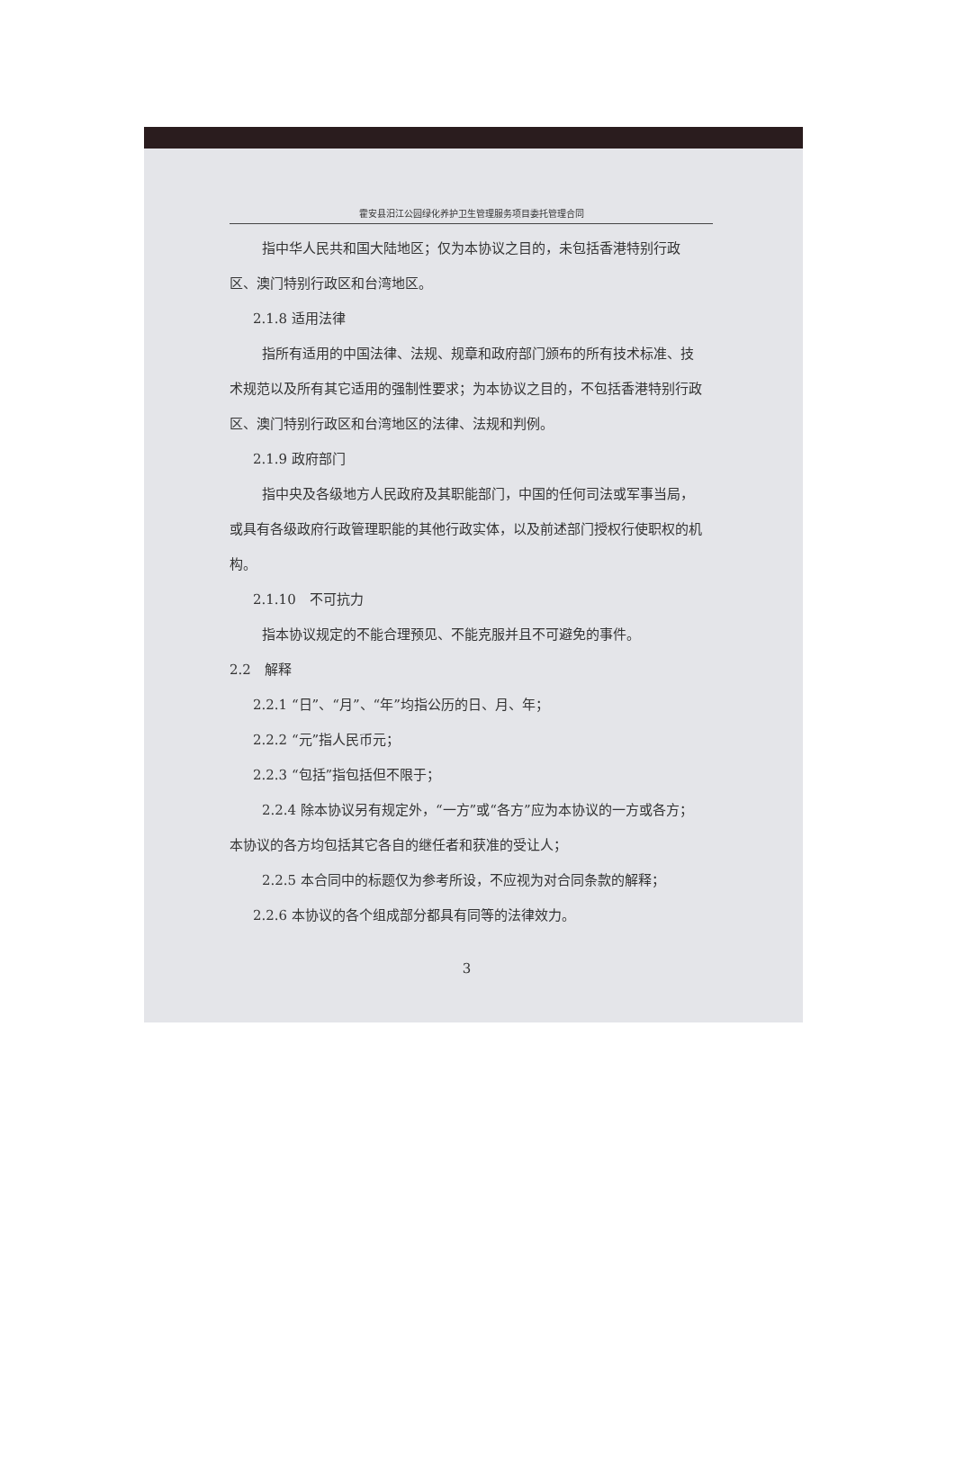霍安县汨江公园绿化养护卫生管理服务项目委托管理合同
指中华人民共和国大陆地区；仅为本协议之目的，未包括香港特别行政区、澳门特别行政区和台湾地区。
2.1.8 适用法律
指所有适用的中国法律、法规、规章和政府部门颁布的所有技术标准、技术规范以及所有其它适用的强制性要求；为本协议之目的，不包括香港特别行政区、澳门特别行政区和台湾地区的法律、法规和判例。
2.1.9 政府部门
指中央及各级地方人民政府及其职能部门，中国的任何司法或军事当局，或具有各级政府行政管理职能的其他行政实体，以及前述部门授权行使职权的机构。
2.1.10　不可抗力
指本协议规定的不能合理预见、不能克服并且不可避免的事件。
2.2　解释
2.2.1 “日”、“月”、“年”均指公历的日、月、年；
2.2.2 “元”指人民币元；
2.2.3 “包括”指包括但不限于；
2.2.4 除本协议另有规定外，“一方”或“各方”应为本协议的一方或各方；本协议的各方均包括其它各自的继任者和获准的受让人；
2.2.5 本合同中的标题仅为参考所设，不应视为对合同条款的解释；
2.2.6 本协议的各个组成部分都具有同等的法律效力。
3